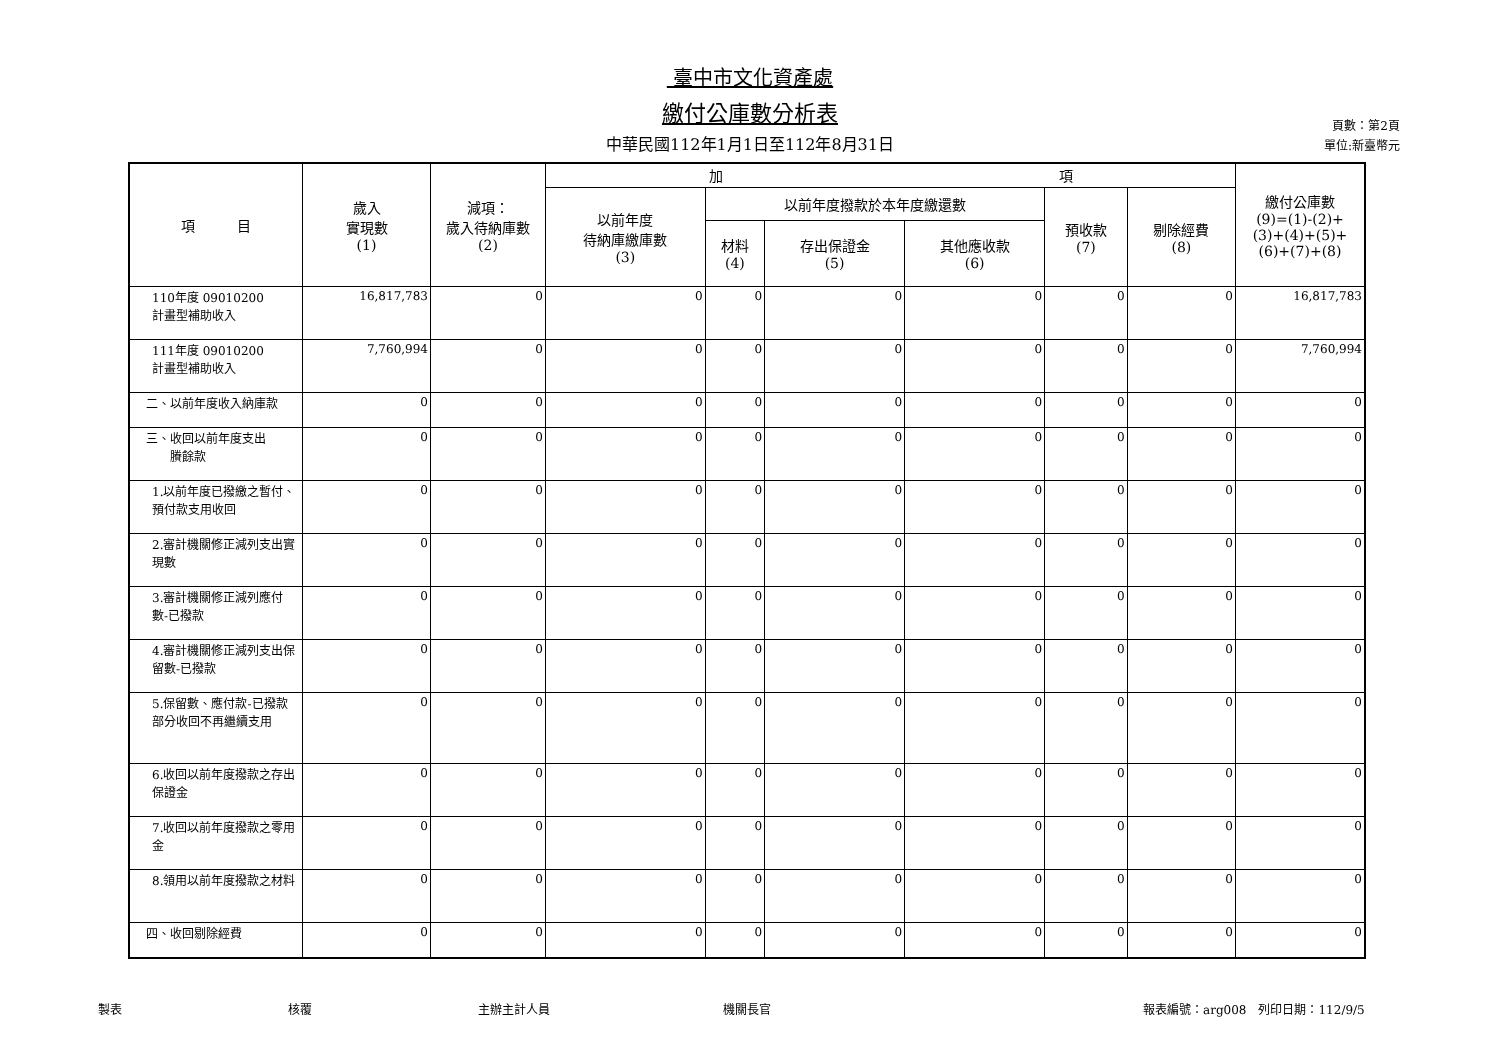臺中市文化資產處
繳付公庫數分析表
中華民國112年1月1日至112年8月31日
頁數：第2頁
單位:新臺幣元
| 項 目 | 歲入 實現數 (1) | 減項： 歲入待納庫數 (2) | 加 項 | | | | | | 繳付公庫數 (9)=(1)-(2)+ (3)+(4)+(5)+ (6)+(7)+(8) |
| --- | --- | --- | --- | --- | --- | --- | --- | --- | --- |
| | | | 以前年度 待納庫繳庫數 (3) | 以前年度撥款於本年度繳還數 | | | 預收款 (7) | 剔除經費 (8) | |
| | | | | 材料 (4) | 存出保證金 (5) | 其他應收款 (6) | | | |
| 110年度 09010200 計畫型補助收入 | 16,817,783 | 0 | 0 | 0 | 0 | 0 | 0 | 0 | 16,817,783 |
| 111年度 09010200 計畫型補助收入 | 7,760,994 | 0 | 0 | 0 | 0 | 0 | 0 | 0 | 7,760,994 |
| 二、以前年度收入納庫款 | 0 | 0 | 0 | 0 | 0 | 0 | 0 | 0 | 0 |
| 三、收回以前年度支出 賸餘款 | 0 | 0 | 0 | 0 | 0 | 0 | 0 | 0 | 0 |
| 1.以前年度已撥繳之暫付、預付款支用收回 | 0 | 0 | 0 | 0 | 0 | 0 | 0 | 0 | 0 |
| 2.審計機關修正減列支出實現數 | 0 | 0 | 0 | 0 | 0 | 0 | 0 | 0 | 0 |
| 3.審計機關修正減列應付數-已撥款 | 0 | 0 | 0 | 0 | 0 | 0 | 0 | 0 | 0 |
| 4.審計機關修正減列支出保留數-已撥款 | 0 | 0 | 0 | 0 | 0 | 0 | 0 | 0 | 0 |
| 5.保留數、應付款-已撥款部分收回不再繼續支用 | 0 | 0 | 0 | 0 | 0 | 0 | 0 | 0 | 0 |
| 6.收回以前年度撥款之存出保證金 | 0 | 0 | 0 | 0 | 0 | 0 | 0 | 0 | 0 |
| 7.收回以前年度撥款之零用金 | 0 | 0 | 0 | 0 | 0 | 0 | 0 | 0 | 0 |
| 8.領用以前年度撥款之材料 | 0 | 0 | 0 | 0 | 0 | 0 | 0 | 0 | 0 |
| 四、收回剔除經費 | 0 | 0 | 0 | 0 | 0 | 0 | 0 | 0 | 0 |
製表 核覆 主辦主計人員 機關長官 報表編號：arg008　列印日期：112/9/5